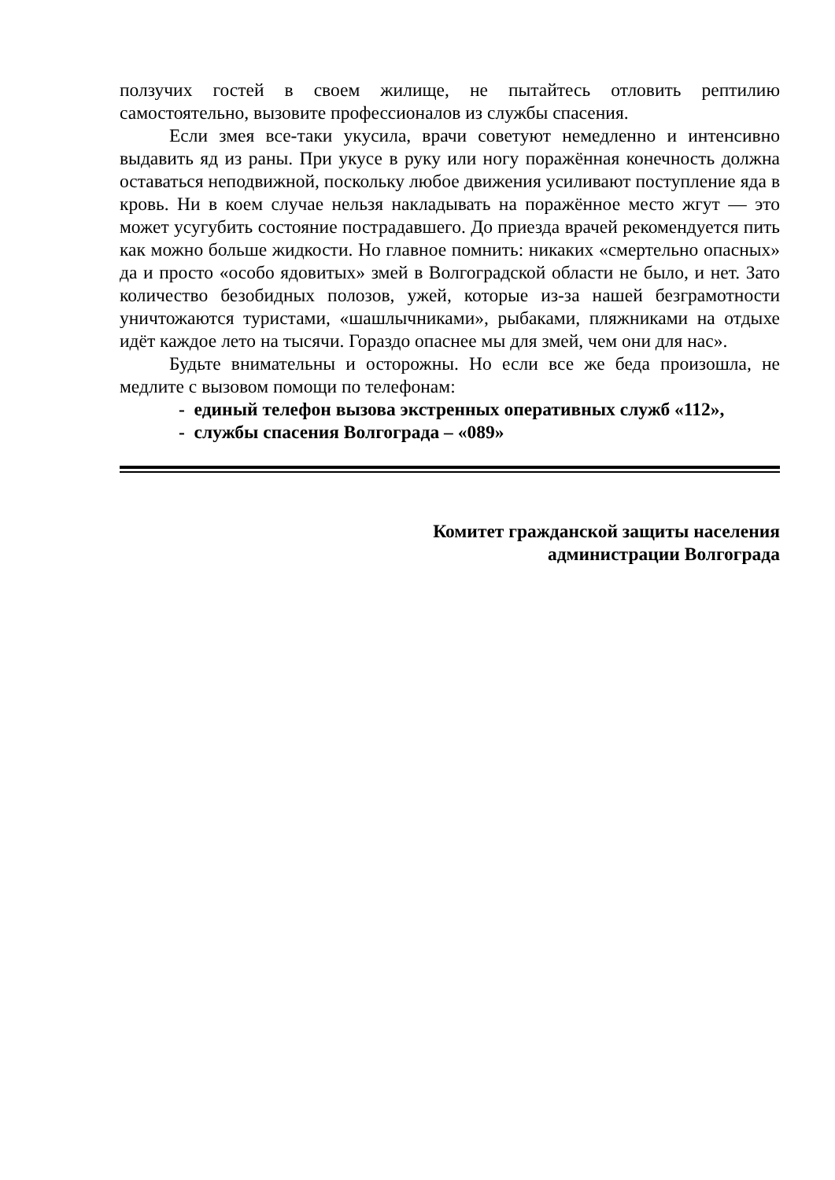ползучих гостей в своем жилище, не пытайтесь отловить рептилию самостоятельно, вызовите профессионалов из службы спасения.
Если змея все-таки укусила, врачи советуют немедленно и интенсивно выдавить яд из раны. При укусе в руку или ногу поражённая конечность должна оставаться неподвижной, поскольку любое движения усиливают поступление яда в кровь. Ни в коем случае нельзя накладывать на поражённое место жгут — это может усугубить состояние пострадавшего. До приезда врачей рекомендуется пить как можно больше жидкости. Но главное помнить: никаких «смертельно опасных» да и просто «особо ядовитых» змей в Волгоградской области не было, и нет. Зато количество безобидных полозов, ужей, которые из-за нашей безграмотности уничтожаются туристами, «шашлычниками», рыбаками, пляжниками на отдыхе идёт каждое лето на тысячи. Гораздо опаснее мы для змей, чем они для нас».
Будьте внимательны и осторожны. Но если все же беда произошла, не медлите с вызовом помощи по телефонам:
- единый телефон вызова экстренных оперативных служб «112»,
- службы спасения Волгограда – «089»
Комитет гражданской защиты населения
администрации Волгограда